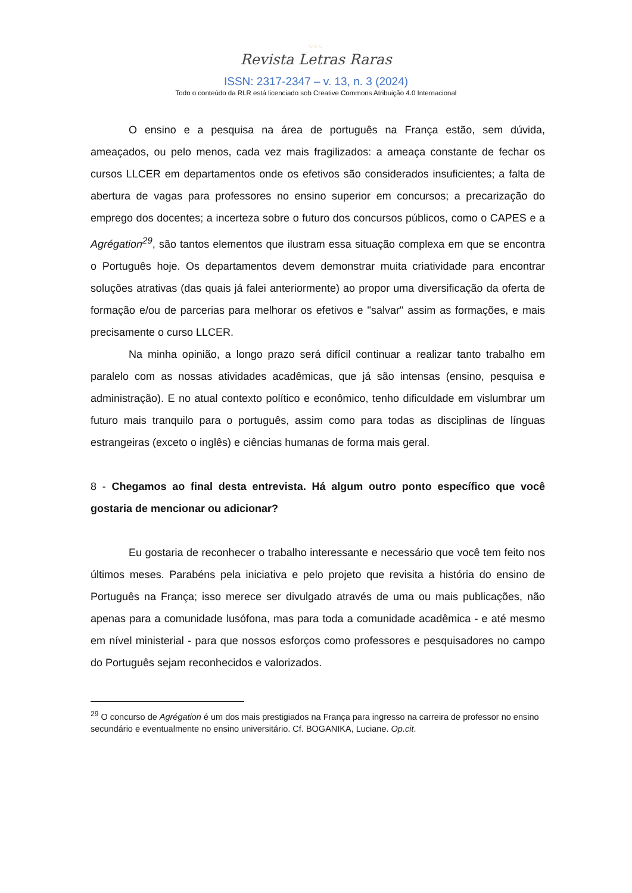○○○
Revista Letras Raras
ISSN: 2317-2347 – v. 13, n. 3 (2024)
Todo o conteúdo da RLR está licenciado sob Creative Commons Atribuição 4.0 Internacional
O ensino e a pesquisa na área de português na França estão, sem dúvida, ameaçados, ou pelo menos, cada vez mais fragilizados: a ameaça constante de fechar os cursos LLCER em departamentos onde os efetivos são considerados insuficientes; a falta de abertura de vagas para professores no ensino superior em concursos; a precarização do emprego dos docentes; a incerteza sobre o futuro dos concursos públicos, como o CAPES e a Agrégation<sup>29</sup>, são tantos elementos que ilustram essa situação complexa em que se encontra o Português hoje. Os departamentos devem demonstrar muita criatividade para encontrar soluções atrativas (das quais já falei anteriormente) ao propor uma diversificação da oferta de formação e/ou de parcerias para melhorar os efetivos e "salvar" assim as formações, e mais precisamente o curso LLCER.
Na minha opinião, a longo prazo será difícil continuar a realizar tanto trabalho em paralelo com as nossas atividades acadêmicas, que já são intensas (ensino, pesquisa e administração). E no atual contexto político e econômico, tenho dificuldade em vislumbrar um futuro mais tranquilo para o português, assim como para todas as disciplinas de línguas estrangeiras (exceto o inglês) e ciências humanas de forma mais geral.
8 - Chegamos ao final desta entrevista. Há algum outro ponto específico que você gostaria de mencionar ou adicionar?
Eu gostaria de reconhecer o trabalho interessante e necessário que você tem feito nos últimos meses. Parabéns pela iniciativa e pelo projeto que revisita a história do ensino de Português na França; isso merece ser divulgado através de uma ou mais publicações, não apenas para a comunidade lusófona, mas para toda a comunidade acadêmica - e até mesmo em nível ministerial - para que nossos esforços como professores e pesquisadores no campo do Português sejam reconhecidos e valorizados.
<sup>29</sup> O concurso de Agrégation é um dos mais prestigiados na França para ingresso na carreira de professor no ensino secundário e eventualmente no ensino universitário. Cf. BOGANIKA, Luciane. Op.cit.